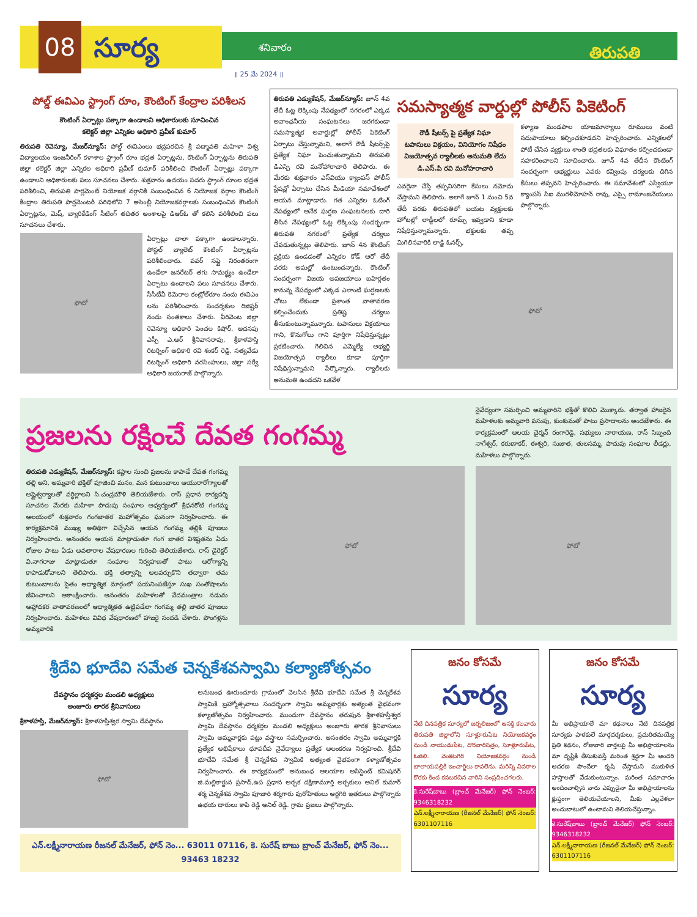08 సూర్య
శనివారం తిరుపతి
॥ 25 మే 2024 ॥
పోల్డ్ ఈవిఎం స్ట్రాంగ్ రూం, కౌంటింగ్ కేంద్రాల పరిశీలన
కౌంటింగ్ ఏర్పాట్లు పక్కాగా ఉండాలని అధికారులకు సూచించిన
కలెక్టర్ జిల్లా ఎన్నికల అధికారి ప్రవీణ్ కుమార్
తిరుపతి రెవెన్యూ, మేజర్‌న్యూస్: పోల్డ్ ఈవిఎంలు భద్రపరచిన శ్రీ పద్మావతి మహిళా విశ్వ విద్యాలయం ఇంజనీరింగ్ కళాశాల స్ట్రాంగ్ రూం భద్రత ఏర్పాట్లను, కౌంటింగ్ ఏర్పాట్లను తిరుపతి జిల్లా కలెక్టర్ జిల్లా ఎన్నికల అధికారి ప్రవీణ్ కుమార్ పరిశీలించి కౌంటింగ్ ఏర్పాట్లు పక్కాగా ఉండాలని అధికారులకు పలు సూచనలు చేశారు. శుక్రవారం ఉదయం సదరు స్ట్రాంగ్ రూంల భద్రత పరిశీలించి, తిరుపతి పార్లమెంట్ నియోజక వర్గానికి సంబంధించిన 6 నియోజక వర్గాల కౌంటింగ్ కేంద్రాల తిరుపతి పార్లమెంటరీ పరిధిలోని 7 అసెంబ్లీ నియోజకవర్గాలకు సంబంధించిన కౌంటింగ్ ఏర్పాట్లను, మెష్, బ్యారికేడింగ్ సీటింగ్ తదితర అంశాలపై డిఆర్ఓ తో కలిసి పరిశీలించి పలు సూచనలు చేశారు.
ఫోటో
ఏర్పాట్లు చాలా పక్కాగా ఉండాలన్నారు. పోస్టల్ బ్యాలెట్ కౌంటింగ్ ఏర్పాట్లను పరిశీలించారు. పవర్ సప్లై నిరంతరంగా ఉండేలా జనరేటర్ తగు సామర్థ్యం ఉండేలా ఏర్పాటు ఉండాలని పలు సూచనలు చేశారు. సీసీటీవీ కెమెరాల కంట్రోల్‌రూం నందు ఈవిఎం లను పరిశీలించారు. సందర్శకుల రిజిష్టర్ నందు సంతకాలు చేశారు. వీరివెంట జిల్లా రెవెన్యూ అధికారి పెంచల కిషోర్, అదనపు ఎస్పీ ఎ.ఆర్ శ్రీనివాసరావు, శ్రీకాళహస్తి రిటర్నింగ్ అధికారి రవి శంకర్ రెడ్డి, సత్యవేడు రిటర్నింగ్ అధికారి నరసింహులు, జిల్లా సర్వే అధికారి జయరాజ్ పాల్గొన్నారు.
తిరుపతి ఎడ్యుకేషన్, మేజర్‌న్యూస్: జూన్ 4వ తేదీ ఓట్ల లెక్కింపు నేపథ్యంలో నగరంలో ఎక్కడ అవాంఛనీయ సంఘటనలు జరగకుండా సమస్యాత్మక అవార్డుల్లో పోలీస్ పికెటింగ్ ఏర్పాటు చేస్తున్నామని, అలాగే రౌడీ షీటర్స్‌పై ప్రత్యేక నిఘా పెంచుతున్నామని తిరుపతి డిఎస్పి రవి మనోహారాచారి తెలిపారు. ఈ మేరకు శుక్రవారం ఎస్‌వియు క్యాంపస్ పోలీస్ స్టేషన్లో ఏర్పాటు చేసిన మీడియా సమావేశంలో ఆయన మాట్లాడారు. గత ఎన్నికల ఓటింగ్ నేపథ్యంలో అనేక ఘర్షణ సంఘటనలకు దారి తీసిన నేపథ్యంలో ఓట్ల లెక్కింపు సందర్భంగా తిరుపతి నగరంలో ప్రత్యేక చర్యలు చేపడుతున్నట్లు తెలిపారు. జూన్ 4న కౌంటింగ్ ప్రక్రియ ఉండడంతో ఎన్నికల కోడ్ ఆరో తేదీ వరకు అమల్లో ఉంటుందన్నారు. కౌంటింగ్ సందర్భంగా విజయ అపజయాలు బహిర్గతం కానున్న నేపథ్యంలో ఎక్కడ ఎలాంటి ఘర్షణలకు చోటు లేకుండా ప్రశాంత వాతావరణ కల్పించేందుకు ప్రతిష్ట చర్యలు తీసుకుంటున్నామన్నారు. టపాసులు విక్రయాలు గాని, కొనుగోలు గాని పూర్తిగా నిషేధిస్తున్నట్లు ప్రకటించారు. గెలిచిన ఎమ్మెల్యే అభ్యర్థి విజయోత్సవ ర్యాలీలు కూడా పూర్తిగా నిషేధిస్తున్నామని పేర్కొన్నారు. ర్యాలీలకు అనుమతి ఉండదని ఒకవేళ
సమస్యాత్మక వార్డుల్లో పోలీస్ పికెటింగ్
రౌడీ షీటర్స్ పై ప్రత్యేక నిఘా
టపాసులు విక్రయం, వినియోగం నిషేధం
విజయోత్సవ ర్యాలీలకు అనుమతి లేదు
డి.ఎస్.పి రవి మనోహరాచారి
ఎవరైనా చేస్తే తప్పనిసరిగా కేసులు నమోదు చేస్తామని తెలిపారు. అలాగే జూన్ 1 నుంచి 5వ తేదీ వరకు తిరుపతిలో బయట వ్యక్తులకు హోటల్లో లాడ్జీలలో రూమ్స్ ఇవ్వడాని కూడా నిషేధిస్తున్నామన్నారు. భక్తులకు తప్ప మిగిలినవారికి లాడ్జి ఓనర్స్,
కళ్యాణ మండపాల యాజమాన్యాలు రూములు వంటి సదుపాయాలు కల్పించకూడదని హెచ్చరించారు. ఎన్నికలలో పోటీ చేసిన వ్యక్తులు శాంతి భద్రతలకు విఘాతం కల్పించకుండా సహకరించాలని సూచించారు. జూన్ 4వ తేదీన కౌంటింగ్ సందర్భంగా అభ్యర్థులు ఎవరు కవ్వింపు చర్యలకు దిగిన కేసులు తప్పవని హెచ్చరించారు. ఈ సమావేశంలో ఎస్వీయూ క్యాంపస్ సిఐ మురళీమోహన్ రావు, ఎస్సై రామాంజనేయులు పాల్గొన్నారు.
ఫోటో
ప్రజలను రక్షించే దేవత గంగమ్మ
నైవేద్యంగా సమర్పించి అమ్మవారిని భక్తితో కొలిచి మొక్కారు. తర్వాత హాజరైన మహిళలకు అమ్మవారి పసుపు, కుంకుమతో పాటు ప్రసాదాలను అందజేశారు. ఈ కార్యక్రమంలో ఆలయ చైర్మన్ రంగారెడ్డి, సభ్యులు నారాయణ, రాస్ సిబ్బంది నాగేశ్వర్, కరుణాకర్, ఈశ్వరి, సుజాత, తులసమ్మ, పొదుపు సంఘాల లీడర్లు, మహిళలు పాల్గొన్నారు.
తిరుపతి ఎడ్యుకేషన్, మేజర్‌న్యూస్: కష్టాల నుంచి ప్రజలను కాపాడే దేవత గంగమ్మ తల్లి అని, అమ్మవారి భక్తితో పూజించి మనం, మన కుటుంబాలు ఆయురారోగ్యాలతో అష్టైశ్వర్యాలతో వర్ధిల్లాలని సి.చంద్రమౌళి తెలియజేశారు. రాస్ ప్రధాన కార్యదర్శి సూచనల మేరకు మహిళా పొదుపు సంఘాల ఆధ్వర్యంలో శ్రీధనకోటి గంగమ్మ ఆలయంలో శుక్రవారం గంగజాతర మహోత్సవం ఘనంగా నిర్వహించారు. ఈ కార్యక్రమానికి ముఖ్య అతిథిగా విచ్చేసిన ఆయన గంగమ్మ తల్లికి పూజలు నిర్వహించారు. అనంతరం ఆయన మాట్లాడుతూ గంగ జాతర విశిష్టతను ఏడు రోజుల పాటు ఏడు అవతారాల వేషధారణల గురించి తెలియజేశారు. రాస్ డైరెక్టర్ వి.నాగరాజు మాట్లాడుతూ సంఘాల నిర్వహణతో పాటు ఆరోగ్యాన్ని కాపాడుకోవాలని తెలిపారు. భక్తి తత్వాన్ని అలవర్చుకొని తద్వారా తమ కుటుంబాలను సైతం ఆధ్యాత్మిక మార్గంలో పయనింపజేస్తూ సుఖ సంతోషాలను జీవించాలని ఆకాంక్షించారు. అనంతరం మహిళలతో వేదమంత్రాల నడుమ ఆహ్లాదకర వాతావరణంలో ఆధ్యాత్మికత ఉట్టిపడేలా గంగమ్మ తల్లి జాతర పూజలు నిర్వహించారు. మహిళలు వివిధ వేషధారణలో హాజరై సందడి చేశారు. పొంగళ్లను అమ్మవారికి
ఫోటో ఫోటో
శ్రీదేవి భూదేవి సమేత చెన్నకేశవస్వామి కల్యాణోత్సవం
దేవస్థానం ధర్మకర్తల మండలి అధ్యక్షులు
అంజూరు తారక శ్రీనివాసులు
శ్రీకాళహస్తి, మేజర్‌న్యూస్: శ్రీకాళహస్తీశ్వర స్వామి దేవస్థానం
ఫోటో
అనుబంధ ఊరుందూరు గ్రామంలో వెలసిన శ్రీదేవి భూదేవి సమేత శ్రీ చెన్నకేశవ స్వామికి బ్రహ్మోత్సవాలు సందర్భంగా స్వామి అమ్మవార్లకు అత్యంత వైభవంగా కళ్యాణోత్సవం నిర్వహించారు. ముందుగా దేవస్థానం తరుపున శ్రీకాళహస్తీశ్వర స్వామి దేవస్థానం ధర్మకర్తల మండలి అధ్యక్షులు అంజూరు తారక శ్రీనివాసులు స్వామి అమ్మవార్లకు పట్టు వస్త్రాలు సమర్పించారు. అనంతరం స్వామి అమ్మవార్లకి ప్రత్యేక అభిషేకాలు ధూపదీప నైవేద్యాలు ప్రత్యేక అలంకరణ నిర్వహించి. శ్రీదేవి భూదేవి సమేత శ్రీ చెన్నకేశవ స్వామికి అత్యంత వైభవంగా కళ్యాణోత్సవం నిర్వహించారు. ఈ కార్యక్రమంలో అనుబంధ ఆలయాల అసిస్టెంట్ కమిషనర్ జి.మల్లికార్జున ప్రసాద్,ఉప ప్రధాన అర్చక దక్షిణామూర్తి అర్చకులు అనిల్ కుమార్ శర్మ చెన్నకేశవ స్వామి పూజారి శర్మగారు పురోహితులు అర్జగిరి ఇతరులు పాల్గొన్నారు ఉభయ దారులు కాపి రెడ్డి అనిల్ రెడ్డి. గ్రామ ప్రజలు పాల్గొన్నారు.
ఎన్.లక్ష్మీనారాయణ రీజనల్ మేనేజర్, ఫోన్ నెం... 63011 07116, కె. సురేష్ బాబు బ్రాంచ్ మేనేజర్, ఫోన్ నెం... 93463 18232
జనం కోసమే
సూర్య
నేటి దినపత్రిక సూర్యలో జర్నలిజంలో ఆసక్తి కలవారు తిరుపతి జిల్లాలోని సూళ్లూరుపేట నియోజకవర్గం నుండి నాయుడుపేట, దొరవారిసత్రం, సూళ్లూరుపేట, ఓజిలి. వెంకటగిరి నియోజకవర్గం నుండి బాలాయపల్లికి ఇంచార్జిలు కావలెను. మరిన్ని వివరాల కొరకు కింద కనబరచిన వారిని సంప్రదించగలరు.
కె.సురేష్‌బాబు (బ్రాంచ్ మేనేజర్) ఫోన్ నెంబర్: 9346318232
ఎన్.లక్ష్మీనారాయణ (రీజనల్ మేనేజర్) ఫోన్ నెంబర్: 6301107116
జనం కోసమే
సూర్య
మీ అభిప్రాయాలే మా కథనాలు నేటి దినపత్రిక సూర్యకు పాఠకులే మార్గదర్శకులు, ప్రచురితమయ్యే ప్రతి కథనం, రోజువారి వార్తలపై మీ అభిప్రాయాలను మా దృష్టికి తీసుకువస్తే మరింత శ్రద్ధగా మీ అందరి ఆదరణ పొందేలా కృషి చేస్తామని ముకుళిత హస్తాలతో వేడుకుంటున్నాం. మరింత సమాచారం అందించాల్సిన వారు ఎప్పుడైనా మీ అభిప్రాయాలను క్లుప్తంగా తెలియచేయాలని, మీకు ఎల్లవేళలా అందుబాటులో ఉంటామని తెలియచేస్తున్నాం.
కె.సురేష్‌బాబు (బ్రాంచ్ మేనేజర్) ఫోన్ నెంబర్: 9346318232
ఎన్.లక్ష్మీనారాయణ (రీజనల్ మేనేజర్) ఫోన్ నెంబర్: 6301107116